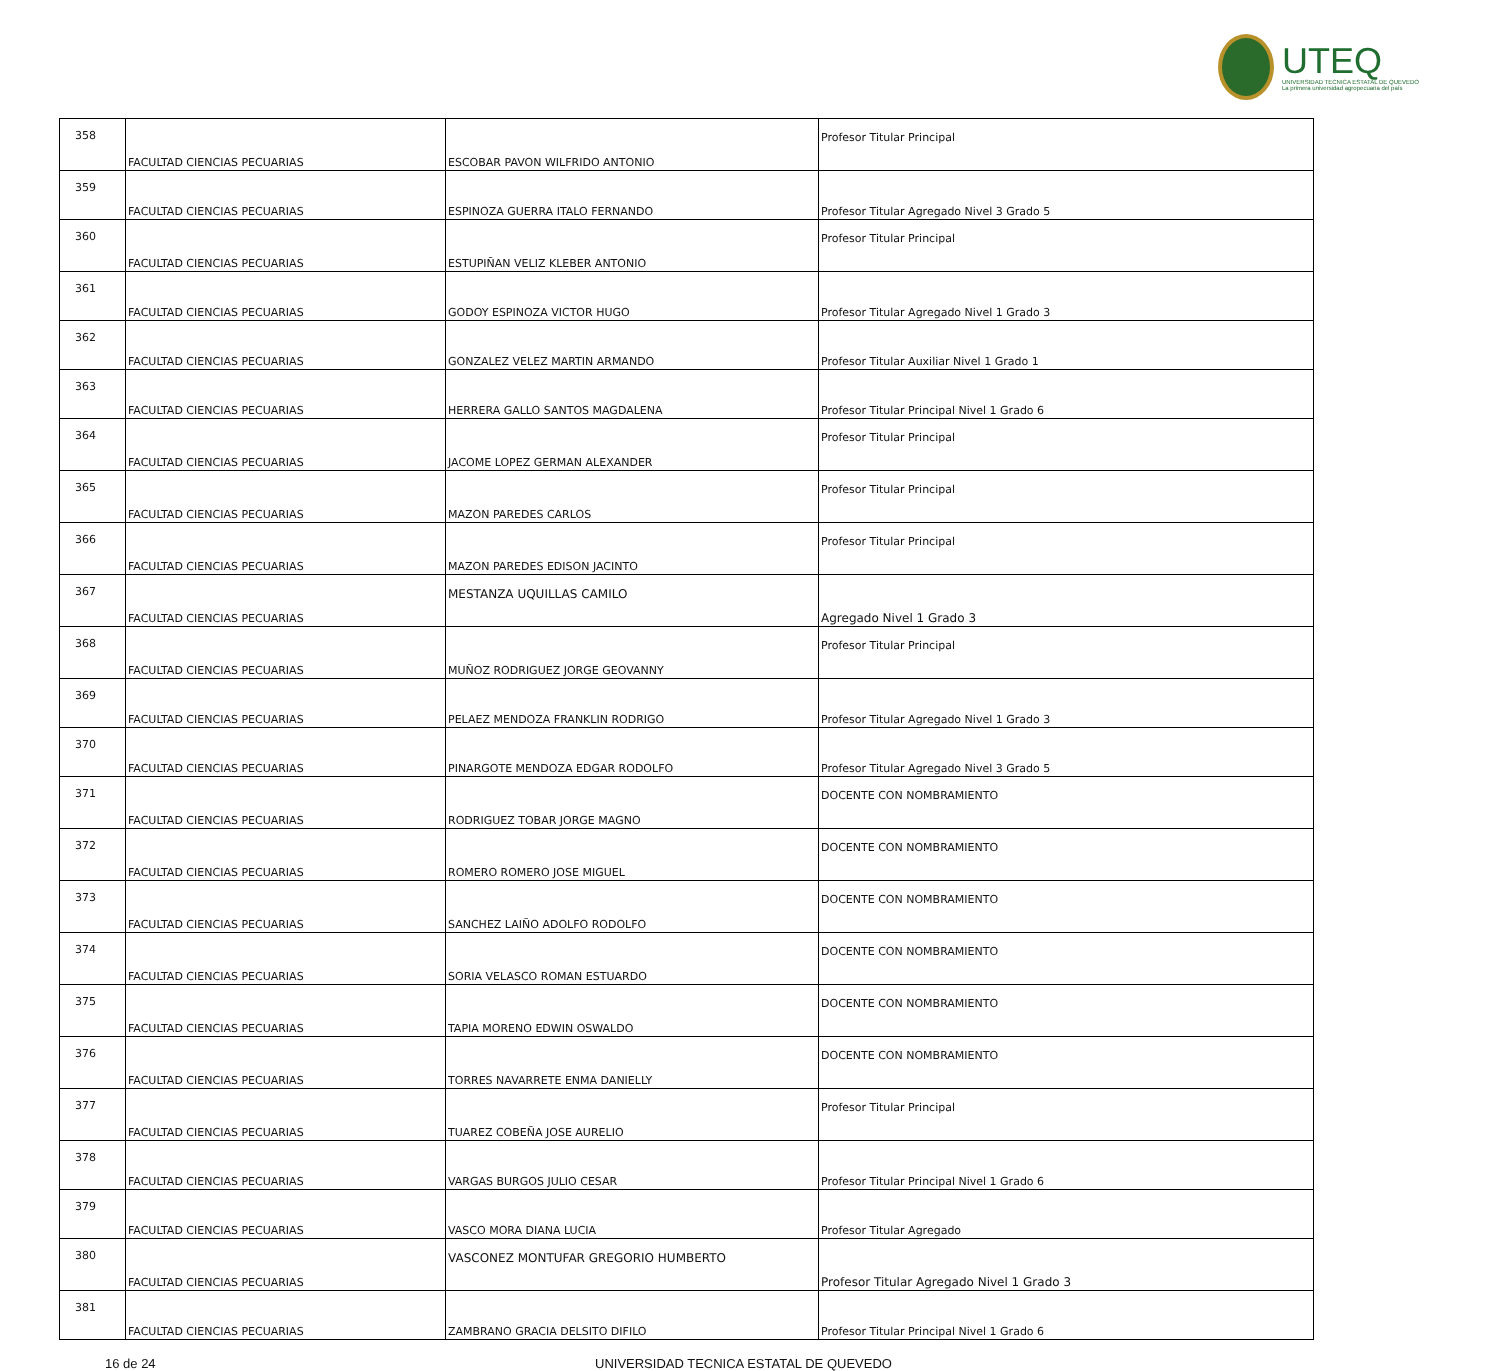UTEQ
UNIVERSIDAD TECNICA ESTATAL DE QUEVEDO
La primera universidad agropecuaria del país
| 358 | FACULTAD CIENCIAS PECUARIAS | ESCOBAR PAVON WILFRIDO ANTONIO | Profesor Titular Principal |
| 359 | FACULTAD CIENCIAS PECUARIAS | ESPINOZA GUERRA ITALO FERNANDO | Profesor Titular Agregado Nivel 3 Grado 5 |
| 360 | FACULTAD CIENCIAS PECUARIAS | ESTUPIÑAN VELIZ KLEBER ANTONIO | Profesor Titular Principal |
| 361 | FACULTAD CIENCIAS PECUARIAS | GODOY ESPINOZA VICTOR HUGO | Profesor Titular Agregado Nivel 1 Grado 3 |
| 362 | FACULTAD CIENCIAS PECUARIAS | GONZALEZ VELEZ MARTIN ARMANDO | Profesor Titular Auxiliar Nivel 1 Grado 1 |
| 363 | FACULTAD CIENCIAS PECUARIAS | HERRERA GALLO SANTOS MAGDALENA | Profesor Titular Principal Nivel 1 Grado 6 |
| 364 | FACULTAD CIENCIAS PECUARIAS | JACOME LOPEZ GERMAN ALEXANDER | Profesor Titular Principal |
| 365 | FACULTAD CIENCIAS PECUARIAS | MAZON PAREDES CARLOS | Profesor Titular Principal |
| 366 | FACULTAD CIENCIAS PECUARIAS | MAZON PAREDES EDISON JACINTO | Profesor Titular Principal |
| 367 | FACULTAD CIENCIAS PECUARIAS | MESTANZA UQUILLAS CAMILO | Agregado Nivel 1 Grado 3 |
| 368 | FACULTAD CIENCIAS PECUARIAS | MUÑOZ RODRIGUEZ JORGE GEOVANNY | Profesor Titular Principal |
| 369 | FACULTAD CIENCIAS PECUARIAS | PELAEZ MENDOZA FRANKLIN RODRIGO | Profesor Titular Agregado Nivel 1 Grado 3 |
| 370 | FACULTAD CIENCIAS PECUARIAS | PINARGOTE MENDOZA EDGAR RODOLFO | Profesor Titular Agregado Nivel 3 Grado 5 |
| 371 | FACULTAD CIENCIAS PECUARIAS | RODRIGUEZ TOBAR JORGE MAGNO | DOCENTE CON NOMBRAMIENTO |
| 372 | FACULTAD CIENCIAS PECUARIAS | ROMERO ROMERO JOSE MIGUEL | DOCENTE CON NOMBRAMIENTO |
| 373 | FACULTAD CIENCIAS PECUARIAS | SANCHEZ LAIÑO ADOLFO RODOLFO | DOCENTE CON NOMBRAMIENTO |
| 374 | FACULTAD CIENCIAS PECUARIAS | SORIA VELASCO ROMAN ESTUARDO | DOCENTE CON NOMBRAMIENTO |
| 375 | FACULTAD CIENCIAS PECUARIAS | TAPIA MORENO EDWIN OSWALDO | DOCENTE CON NOMBRAMIENTO |
| 376 | FACULTAD CIENCIAS PECUARIAS | TORRES NAVARRETE ENMA DANIELLY | DOCENTE CON NOMBRAMIENTO |
| 377 | FACULTAD CIENCIAS PECUARIAS | TUAREZ COBEÑA JOSE AURELIO | Profesor Titular Principal |
| 378 | FACULTAD CIENCIAS PECUARIAS | VARGAS BURGOS JULIO CESAR | Profesor Titular Principal Nivel 1 Grado 6 |
| 379 | FACULTAD CIENCIAS PECUARIAS | VASCO MORA DIANA LUCIA | Profesor Titular Agregado |
| 380 | FACULTAD CIENCIAS PECUARIAS | VASCONEZ MONTUFAR GREGORIO HUMBERTO | Profesor Titular Agregado Nivel 1 Grado 3 |
| 381 | FACULTAD CIENCIAS PECUARIAS | ZAMBRANO GRACIA DELSITO DIFILO | Profesor Titular Principal Nivel 1 Grado 6 |
16 de 24 UNIVERSIDAD TECNICA ESTATAL DE QUEVEDO